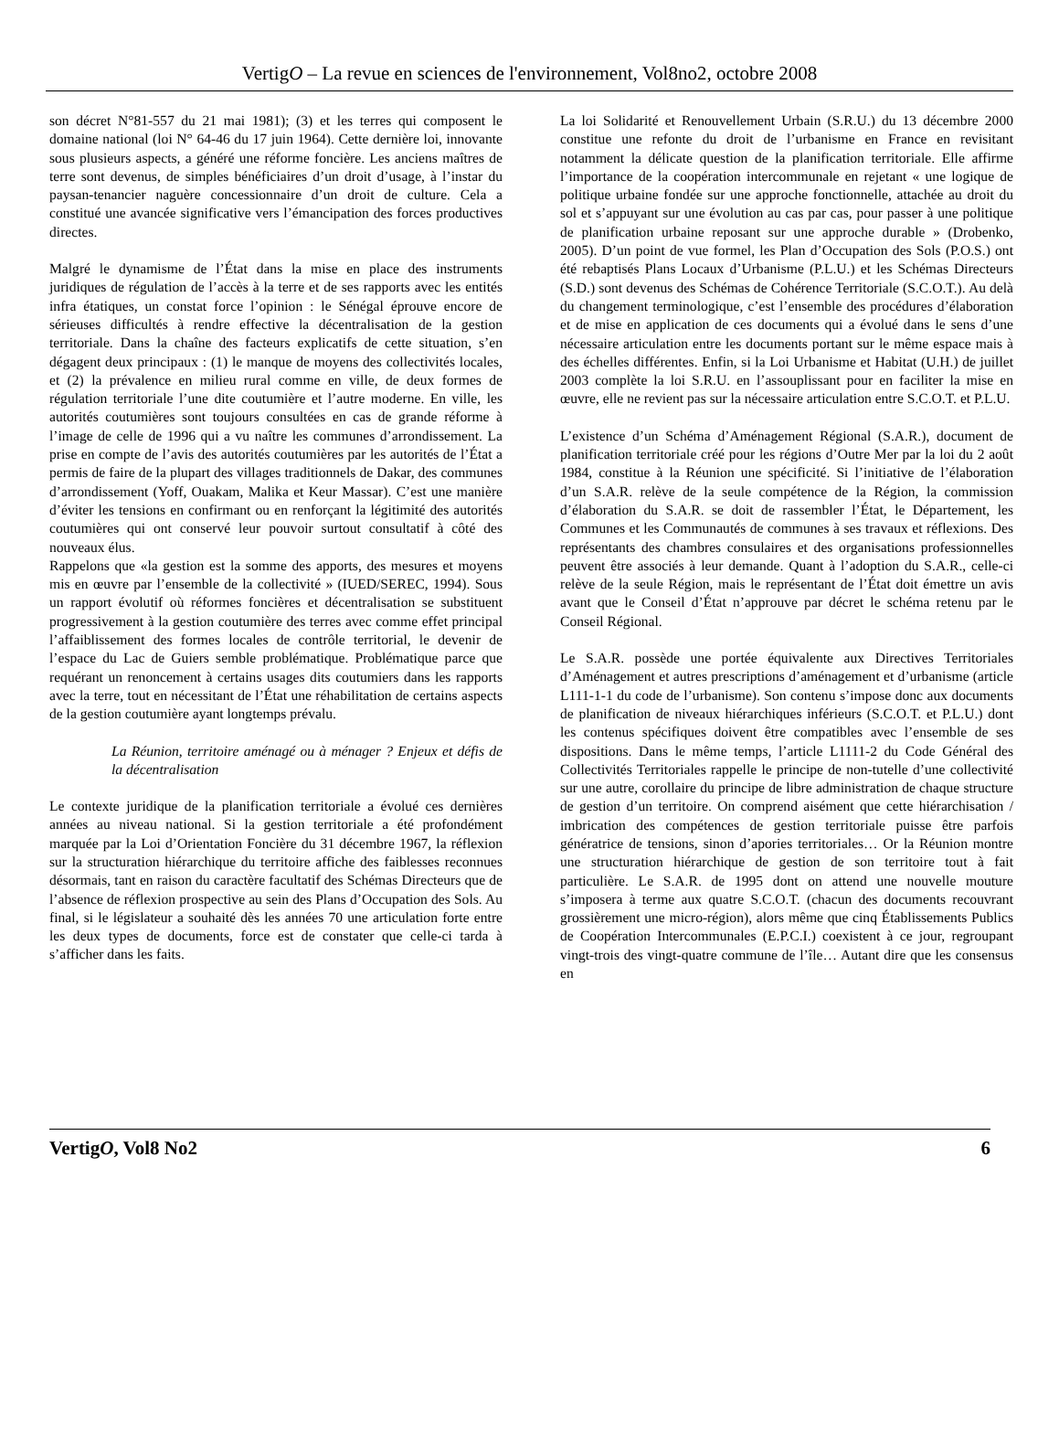VertigO – La revue en sciences de l'environnement, Vol8no2, octobre 2008
son décret N°81-557 du 21 mai 1981); (3) et les terres qui composent le domaine national (loi N° 64-46 du 17 juin 1964). Cette dernière loi, innovante sous plusieurs aspects, a généré une réforme foncière. Les anciens maîtres de terre sont devenus, de simples bénéficiaires d’un droit d’usage, à l’instar du paysan-tenancier naguère concessionnaire d’un droit de culture. Cela a constitué une avancée significative vers l’émancipation des forces productives directes.
Malgré le dynamisme de l’État dans la mise en place des instruments juridiques de régulation de l’accès à la terre et de ses rapports avec les entités infra étatiques, un constat force l’opinion : le Sénégal éprouve encore de sérieuses difficultés à rendre effective la décentralisation de la gestion territoriale. Dans la chaîne des facteurs explicatifs de cette situation, s’en dégagent deux principaux : (1) le manque de moyens des collectivités locales, et (2) la prévalence en milieu rural comme en ville, de deux formes de régulation territoriale l’une dite coutumière et l’autre moderne. En ville, les autorités coutumières sont toujours consultées en cas de grande réforme à l’image de celle de 1996 qui a vu naître les communes d’arrondissement. La prise en compte de l’avis des autorités coutumières par les autorités de l’État a permis de faire de la plupart des villages traditionnels de Dakar, des communes d’arrondissement (Yoff, Ouakam, Malika et Keur Massar). C’est une manière d’éviter les tensions en confirmant ou en renforçant la légitimité des autorités coutumières qui ont conservé leur pouvoir surtout consultatif à côté des nouveaux élus.
Rappelons que «la gestion est la somme des apports, des mesures et moyens mis en œuvre par l’ensemble de la collectivité » (IUED/SEREC, 1994). Sous un rapport évolutif où réformes foncières et décentralisation se substituent progressivement à la gestion coutumière des terres avec comme effet principal l’affaiblissement des formes locales de contrôle territorial, le devenir de l’espace du Lac de Guiers semble problématique. Problématique parce que requérant un renoncement à certains usages dits coutumiers dans les rapports avec la terre, tout en nécessitant de l’État une réhabilitation de certains aspects de la gestion coutumière ayant longtemps prévalu.
La Réunion, territoire aménagé ou à ménager ? Enjeux et défis de la décentralisation
Le contexte juridique de la planification territoriale a évolué ces dernières années au niveau national. Si la gestion territoriale a été profondément marquée par la Loi d’Orientation Foncière du 31 décembre 1967, la réflexion sur la structuration hiérarchique du territoire affiche des faiblesses reconnues désormais, tant en raison du caractère facultatif des Schémas Directeurs que de l’absence de réflexion prospective au sein des Plans d’Occupation des Sols. Au final, si le législateur a souhaité dès les années 70 une articulation forte entre les deux types de documents, force est de constater que celle-ci tarda à s’afficher dans les faits.
La loi Solidarité et Renouvellement Urbain (S.R.U.) du 13 décembre 2000 constitue une refonte du droit de l’urbanisme en France en revisitant notamment la délicate question de la planification territoriale. Elle affirme l’importance de la coopération intercommunale en rejetant « une logique de politique urbaine fondée sur une approche fonctionnelle, attachée au droit du sol et s’appuyant sur une évolution au cas par cas, pour passer à une politique de planification urbaine reposant sur une approche durable » (Drobenko, 2005). D’un point de vue formel, les Plan d’Occupation des Sols (P.O.S.) ont été rebaptisés Plans Locaux d’Urbanisme (P.L.U.) et les Schémas Directeurs (S.D.) sont devenus des Schémas de Cohérence Territoriale (S.C.O.T.). Au delà du changement terminologique, c’est l’ensemble des procédures d’élaboration et de mise en application de ces documents qui a évolué dans le sens d’une nécessaire articulation entre les documents portant sur le même espace mais à des échelles différentes. Enfin, si la Loi Urbanisme et Habitat (U.H.) de juillet 2003 complète la loi S.R.U. en l’assouplissant pour en faciliter la mise en œuvre, elle ne revient pas sur la nécessaire articulation entre S.C.O.T. et P.L.U.
L’existence d’un Schéma d’Aménagement Régional (S.A.R.), document de planification territoriale créé pour les régions d’Outre Mer par la loi du 2 août 1984, constitue à la Réunion une spécificité. Si l’initiative de l’élaboration d’un S.A.R. relève de la seule compétence de la Région, la commission d’élaboration du S.A.R. se doit de rassembler l’État, le Département, les Communes et les Communautés de communes à ses travaux et réflexions. Des représentants des chambres consulaires et des organisations professionnelles peuvent être associés à leur demande. Quant à l’adoption du S.A.R., celle-ci relève de la seule Région, mais le représentant de l’État doit émettre un avis avant que le Conseil d’État n’approuve par décret le schéma retenu par le Conseil Régional.
Le S.A.R. possède une portée équivalente aux Directives Territoriales d’Aménagement et autres prescriptions d’aménagement et d’urbanisme (article L111-1-1 du code de l’urbanisme). Son contenu s’impose donc aux documents de planification de niveaux hiérarchiques inférieurs (S.C.O.T. et P.L.U.) dont les contenus spécifiques doivent être compatibles avec l’ensemble de ses dispositions. Dans le même temps, l’article L1111-2 du Code Général des Collectivités Territoriales rappelle le principe de non-tutelle d’une collectivité sur une autre, corollaire du principe de libre administration de chaque structure de gestion d’un territoire. On comprend aisément que cette hiérarchisation / imbrication des compétences de gestion territoriale puisse être parfois génératrice de tensions, sinon d’apories territoriales… Or la Réunion montre une structuration hiérarchique de gestion de son territoire tout à fait particulière. Le S.A.R. de 1995 dont on attend une nouvelle mouture s’imposera à terme aux quatre S.C.O.T. (chacun des documents recouvrant grossièrement une micro-région), alors même que cinq Établissements Publics de Coopération Intercommunales (E.P.C.I.) coexistent à ce jour, regroupant vingt-trois des vingt-quatre commune de l’île… Autant dire que les consensus en
VertigO, Vol8 No2 6